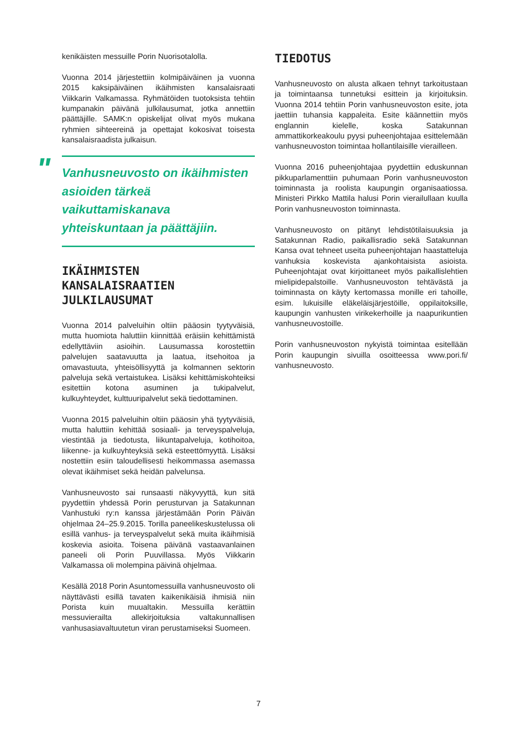kenikäisten messuille Porin Nuorisotalolla.
Vuonna 2014 järjestettiin kolmipäiväinen ja vuonna 2015 kaksipäiväinen ikäihmisten kansalaisraati Viikkarin Valkamassa. Ryhmätöiden tuotoksista tehtiin kumpanakin päivänä julkilausumat, jotka annettiin päättäjille. SAMK:n opiskelijat olivat myös mukana ryhmien sihteereinä ja opettajat kokosivat toisesta kansalaisraadista julkaisun.
"
Vanhusneuvosto on ikäihmisten asioiden tärkeä vaikuttamiskanava yhteiskuntaan ja päättäjiin.
IKÄIHMISTEN KANSALAISRAATIEN JULKILAUSUMAT
Vuonna 2014 palveluihin oltiin pääosin tyytyväisiä, mutta huomiota haluttiin kiinnittää eräisiin kehittämistä edellyttäviin asioihin. Lausumassa korostettiin palvelujen saatavuutta ja laatua, itsehoitoa ja omavastuuta, yhteisöllisyyttä ja kolmannen sektorin palveluja sekä vertaistukea. Lisäksi kehittämiskohteiksi esitettiin kotona asuminen ja tukipalvelut, kulkuyhteydet, kulttuuripalvelut sekä tiedottaminen.
Vuonna 2015 palveluihin oltiin pääosin yhä tyytyväisiä, mutta haluttiin kehittää sosiaali- ja terveyspalveluja, viestintää ja tiedotusta, liikuntapalveluja, kotihoitoa, liikenne- ja kulkuyhteyksiä sekä esteettömyyttä. Lisäksi nostettiin esiin taloudellisesti heikommassa asemassa olevat ikäihmiset sekä heidän palvelunsa.
Vanhusneuvosto sai runsaasti näkyvyyttä, kun sitä pyydettiin yhdessä Porin perusturvan ja Satakunnan Vanhustuki ry:n kanssa järjestämään Porin Päivän ohjelmaa 24–25.9.2015. Torilla paneelikeskustelussa oli esillä vanhus- ja terveyspalvelut sekä muita ikäihmisiä koskevia asioita. Toisena päivänä vastaavanlainen paneeli oli Porin Puuvillassa. Myös Viikkarin Valkamassa oli molempina päivinä ohjelmaa.
Kesällä 2018 Porin Asuntomessuilla vanhusneuvosto oli näyttävästi esillä tavaten kaikenikäisiä ihmisiä niin Porista kuin muualtakin. Messuilla kerättiin messuvierailta allekirjoituksia valtakunnallisen vanhusasiavaltuutetun viran perustamiseksi Suomeen.
TIEDOTUS
Vanhusneuvosto on alusta alkaen tehnyt tarkoitustaan ja toimintaansa tunnetuksi esittein ja kirjoituksin. Vuonna 2014 tehtiin Porin vanhusneuvoston esite, jota jaettiin tuhansia kappaleita. Esite käännettiin myös englannin kielelle, koska Satakunnan ammattikorkeakoulu pyysi puheenjohtajaa esittelemään vanhusneuvoston toimintaa hollantilaisille vierailleen.
Vuonna 2016 puheenjohtajaa pyydettiin eduskunnan pikkuparlamenttiin puhumaan Porin vanhusneuvoston toiminnasta ja roolista kaupungin organisaatiossa. Ministeri Pirkko Mattila halusi Porin vierailullaan kuulla Porin vanhusneuvoston toiminnasta.
Vanhusneuvosto on pitänyt lehdistötilaisuuksia ja Satakunnan Radio, paikallisradio sekä Satakunnan Kansa ovat tehneet useita puheenjohtajan haastatteluja vanhuksia koskevista ajankohtaisista asioista. Puheenjohtajat ovat kirjoittaneet myös paikallislehtien mielipidepalstoille. Vanhusneuvoston tehtävästä ja toiminnasta on käyty kertomassa monille eri tahoille, esim. lukuisille eläkeläisjärjestöille, oppilaitoksille, kaupungin vanhusten virikekerhoille ja naapurikuntien vanhusneuvostoille.
Porin vanhusneuvoston nykyistä toimintaa esitellään Porin kaupungin sivuilla osoitteessa www.pori.fi/ vanhusneuvosto.
7